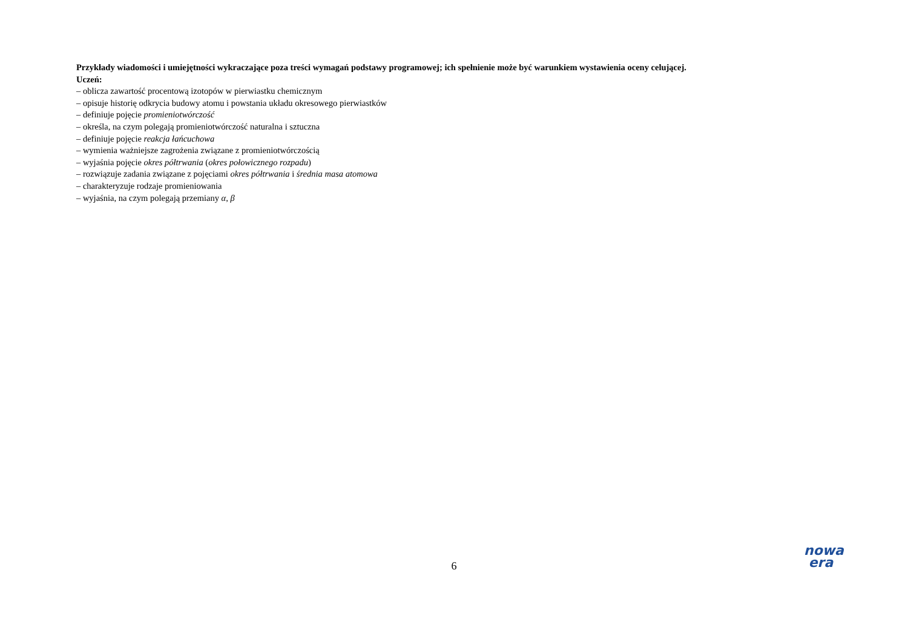Przykłady wiadomości i umiejętności wykraczające poza treści wymagań podstawy programowej; ich spełnienie może być warunkiem wystawienia oceny celującej.
Uczeń:
– oblicza zawartość procentową izotopów w pierwiastku chemicznym
– opisuje historię odkrycia budowy atomu i powstania układu okresowego pierwiastków
– definiuje pojęcie promieniotwórczość
– określa, na czym polegają promieniotwórczość naturalna i sztuczna
– definiuje pojęcie reakcja łańcuchowa
– wymienia ważniejsze zagrożenia związane z promieniotwórczością
– wyjaśnia pojęcie okres półtrwania (okres połowicznego rozpadu)
– rozwiązuje zadania związane z pojęciami okres półtrwania i średnia masa atomowa
– charakteryzuje rodzaje promieniowania
– wyjaśnia, na czym polegają przemiany α, β
6
nowa
era